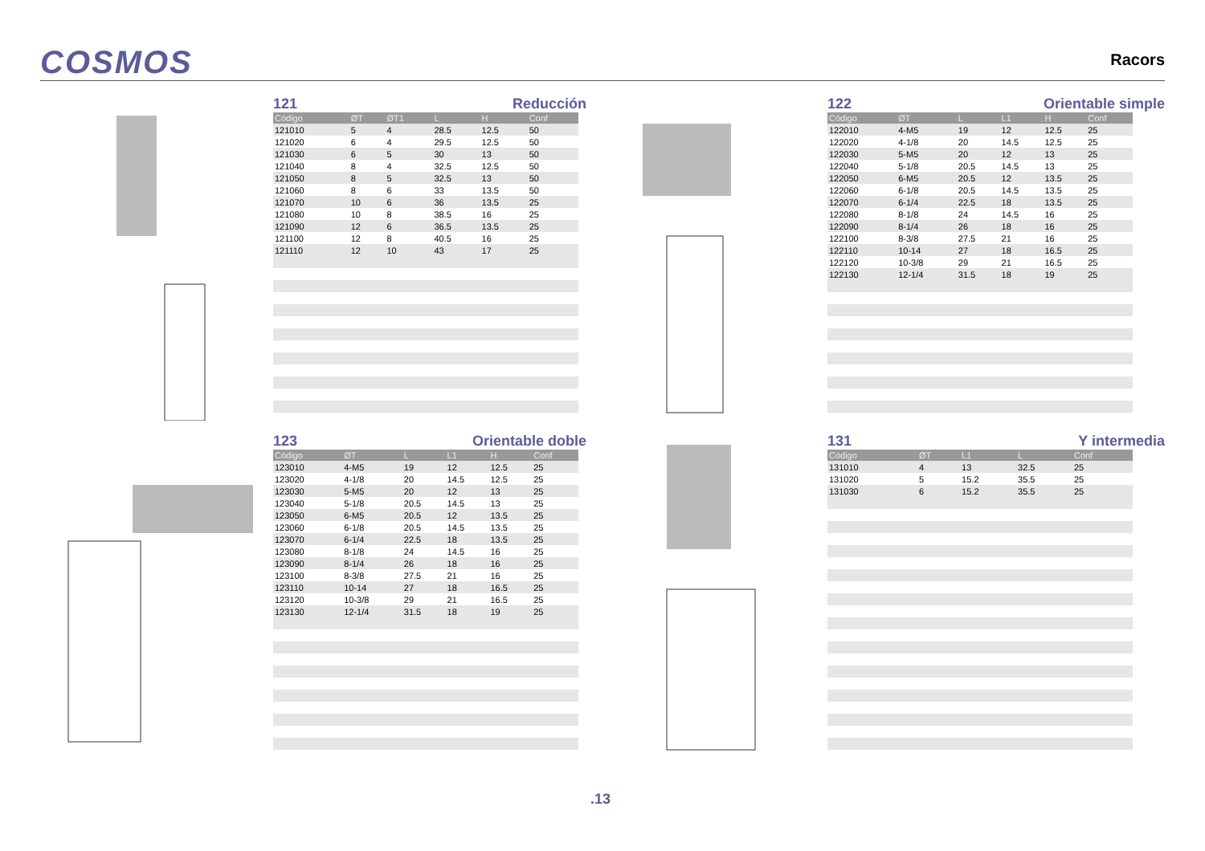COSMOS
Racors
121 Reducción
| Código | ØT | ØT1 | L | H | Conf |
| --- | --- | --- | --- | --- | --- |
| 121010 | 5 | 4 | 28.5 | 12.5 | 50 |
| 121020 | 6 | 4 | 29.5 | 12.5 | 50 |
| 121030 | 6 | 5 | 30 | 13 | 50 |
| 121040 | 8 | 4 | 32.5 | 12.5 | 50 |
| 121050 | 8 | 5 | 32.5 | 13 | 50 |
| 121060 | 8 | 6 | 33 | 13.5 | 50 |
| 121070 | 10 | 6 | 36 | 13.5 | 25 |
| 121080 | 10 | 8 | 38.5 | 16 | 25 |
| 121090 | 12 | 6 | 36.5 | 13.5 | 25 |
| 121100 | 12 | 8 | 40.5 | 16 | 25 |
| 121110 | 12 | 10 | 43 | 17 | 25 |
122 Orientable simple
| Código | ØT | L | L1 | H | Conf |
| --- | --- | --- | --- | --- | --- |
| 122010 | 4-M5 | 19 | 12 | 12.5 | 25 |
| 122020 | 4-1/8 | 20 | 14.5 | 12.5 | 25 |
| 122030 | 5-M5 | 20 | 12 | 13 | 25 |
| 122040 | 5-1/8 | 20.5 | 14.5 | 13 | 25 |
| 122050 | 6-M5 | 20.5 | 12 | 13.5 | 25 |
| 122060 | 6-1/8 | 20.5 | 14.5 | 13.5 | 25 |
| 122070 | 6-1/4 | 22.5 | 18 | 13.5 | 25 |
| 122080 | 8-1/8 | 24 | 14.5 | 16 | 25 |
| 122090 | 8-1/4 | 26 | 18 | 16 | 25 |
| 122100 | 8-3/8 | 27.5 | 21 | 16 | 25 |
| 122110 | 10-14 | 27 | 18 | 16.5 | 25 |
| 122120 | 10-3/8 | 29 | 21 | 16.5 | 25 |
| 122130 | 12-1/4 | 31.5 | 18 | 19 | 25 |
123 Orientable doble
| Código | ØT | L | L1 | H | Conf |
| --- | --- | --- | --- | --- | --- |
| 123010 | 4-M5 | 19 | 12 | 12.5 | 25 |
| 123020 | 4-1/8 | 20 | 14.5 | 12.5 | 25 |
| 123030 | 5-M5 | 20 | 12 | 13 | 25 |
| 123040 | 5-1/8 | 20.5 | 14.5 | 13 | 25 |
| 123050 | 6-M5 | 20.5 | 12 | 13.5 | 25 |
| 123060 | 6-1/8 | 20.5 | 14.5 | 13.5 | 25 |
| 123070 | 6-1/4 | 22.5 | 18 | 13.5 | 25 |
| 123080 | 8-1/8 | 24 | 14.5 | 16 | 25 |
| 123090 | 8-1/4 | 26 | 18 | 16 | 25 |
| 123100 | 8-3/8 | 27.5 | 21 | 16 | 25 |
| 123110 | 10-14 | 27 | 18 | 16.5 | 25 |
| 123120 | 10-3/8 | 29 | 21 | 16.5 | 25 |
| 123130 | 12-1/4 | 31.5 | 18 | 19 | 25 |
131 Y intermedia
| Código | ØT | L1 | L | Conf |
| --- | --- | --- | --- | --- |
| 131010 | 4 | 13 | 32.5 | 25 |
| 131020 | 5 | 15.2 | 35.5 | 25 |
| 131030 | 6 | 15.2 | 35.5 | 25 |
.13